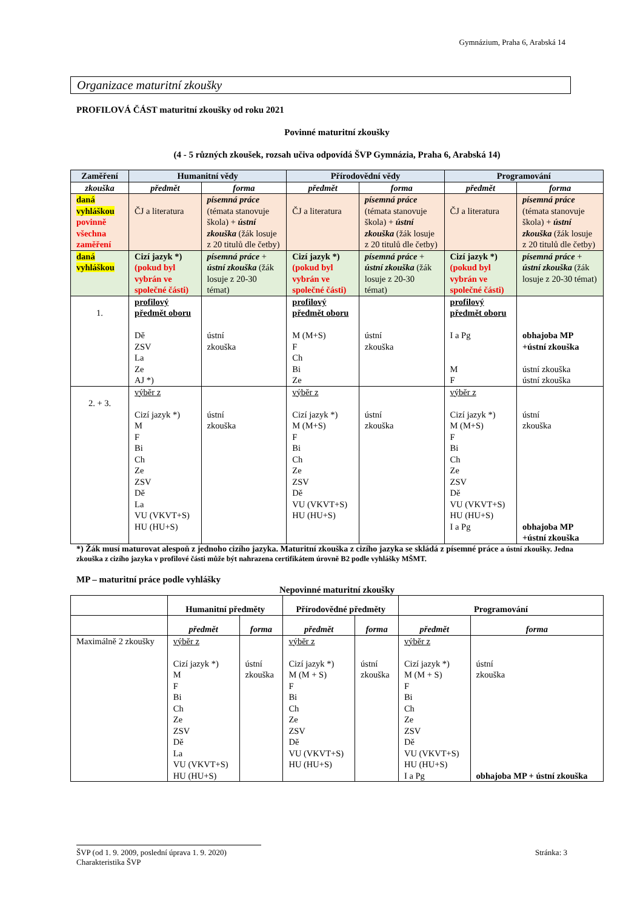Gymnázium, Praha 6, Arabská 14
Organizace maturitní zkoušky
PROFILOVÁ ČÁST maturitní zkoušky od roku 2021
Povinné maturitní zkoušky
(4 - 5 různých zkoušek, rozsah učiva odpovídá ŠVP Gymnázia, Praha 6, Arabská 14)
| Zaměření | Humanitní vědy | | Přírodovědní vědy | | Programování | |
| --- | --- | --- | --- | --- | --- | --- |
| zkouška | předmět | forma | předmět | forma | předmět | forma |
| daná vyhláškou povinně všechna zaměření | ČJ a literatura | písemná práce (témata stanovuje škola) + ústní zkouška (žák losuje z 20 titulů dle četby) | ČJ a literatura | písemná práce (témata stanovuje škola) + ústní zkouška (žák losuje z 20 titulů dle četby) | ČJ a literatura | písemná práce (témata stanovuje škola) + ústní zkouška (žák losuje z 20 titulů dle četby) |
| daná vyhláškou | Cizí jazyk *) (pokud byl vybrán ve společné části) | písemná práce + ústní zkouška (žák losuje z 20-30 témat) | Cizí jazyk *) (pokud byl vybrán ve společné části) | písemná práce + ústní zkouška (žák losuje z 20-30 témat) | Cizí jazyk *) (pokud byl vybrán ve společné části) | písemná práce + ústní zkouška (žák losuje z 20-30 témat) |
| 1. | profilový předmět oboru Dě ZSV La Ze AJ *) | ústní zkouška | profilový předmět oboru M (M+S) F Ch Bi Ze | ústní zkouška | profilový předmět oboru I a Pg M F | obhajoba MP +ústní zkouška ústní zkouška ústní zkouška |
| 2. + 3. | výběr z Cizí jazyk *) M F Bi Ch Ze ZSV Dě La VU (VKVT+S) HU (HU+S) | ústní zkouška | výběr z Cizí jazyk *) M (M+S) F Bi Ch Ze ZSV Dě VU (VKVT+S) HU (HU+S) | ústní zkouška | výběr z Cizí jazyk *) M (M+S) F Bi Ch Ze ZSV Dě VU (VKVT+S) HU (HU+S) I a Pg | ústní zkouška obhajoba MP +ústní zkouška |
*) Žák musí maturovat alespoň z jednoho cizího jazyka. Maturitní zkouška z cizího jazyka se skládá z písemné práce a ústní zkoušky. Jedna zkouška z cizího jazyka v profilové části může být nahrazena certifikátem úrovně B2 podle vyhlášky MŠMT.
MP – maturitní práce podle vyhlášky
Nepovinné maturitní zkoušky
| | Humanitní předměty | | Přírodovědné předměty | | Programování | |
| --- | --- | --- | --- | --- | --- | --- |
| | předmět | forma | předmět | forma | předmět | forma |
| Maximálně 2 zkoušky | výběr z Cizí jazyk *) M F Bi Ch Ze ZSV Dě La VU (VKVT+S) HU (HU+S) | ústní zkouška | výběr z Cizí jazyk *) M (M + S) F Bi Ch Ze ZSV Dě VU (VKVT+S) HU (HU+S) | ústní zkouška | výběr z Cizí jazyk *) M (M + S) F Bi Ch Ze ZSV Dě VU (VKVT+S) HU (HU+S) I a Pg | ústní zkouška obhajoba MP + ústní zkouška |
ŠVP (od 1. 9. 2009, poslední úprava 1. 9. 2020) Stránka: 3
Charakteristika ŠVP